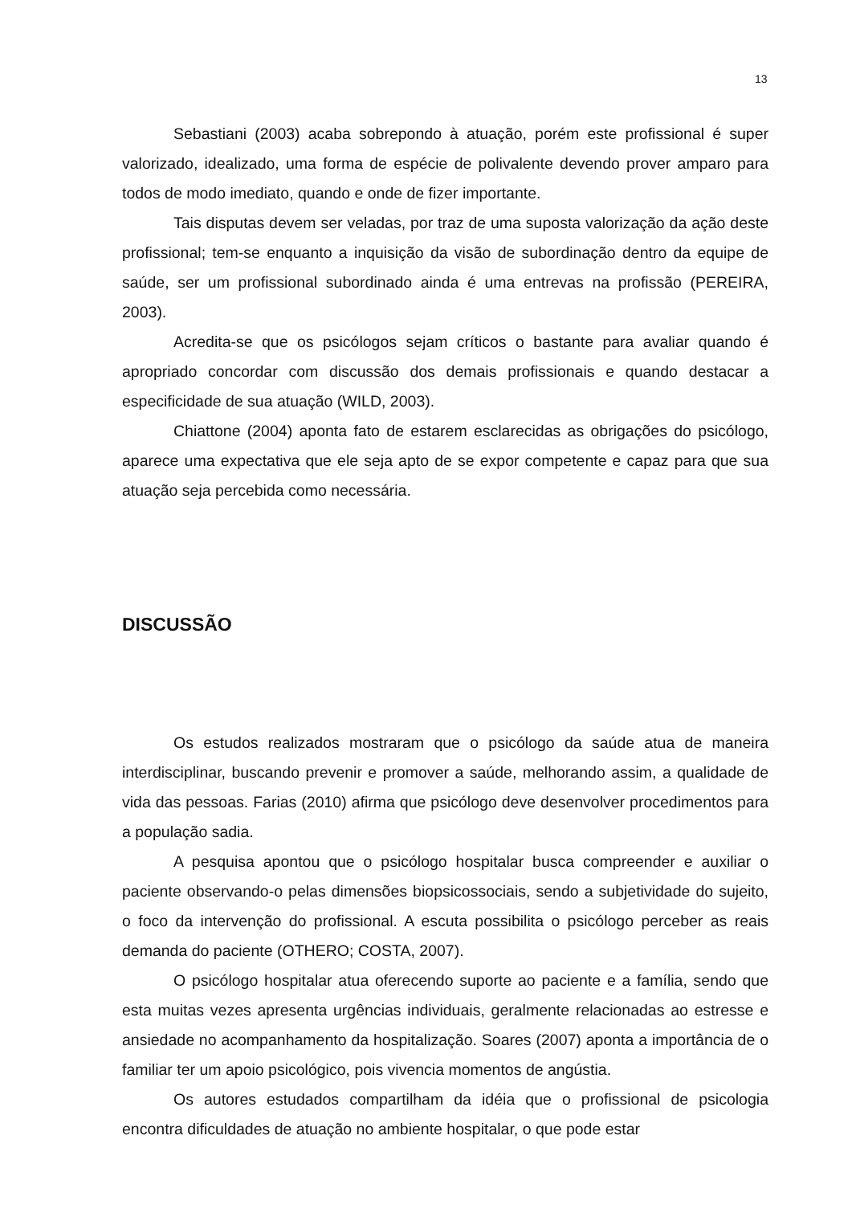13
Sebastiani (2003) acaba sobrepondo à atuação, porém este profissional é super valorizado, idealizado, uma forma de espécie de polivalente devendo prover amparo para todos de modo imediato, quando e onde de fizer importante.
Tais disputas devem ser veladas, por traz de uma suposta valorização da ação deste profissional; tem-se enquanto a inquisição da visão de subordinação dentro da equipe de saúde, ser um profissional subordinado ainda é uma entrevas na profissão (PEREIRA, 2003).
Acredita-se que os psicólogos sejam críticos o bastante para avaliar quando é apropriado concordar com discussão dos demais profissionais e quando destacar a especificidade de sua atuação (WILD, 2003).
Chiattone (2004) aponta fato de estarem esclarecidas as obrigações do psicólogo, aparece uma expectativa que ele seja apto de se expor competente e capaz para que sua atuação seja percebida como necessária.
DISCUSSÃO
Os estudos realizados mostraram que o psicólogo da saúde atua de maneira interdisciplinar, buscando prevenir e promover a saúde, melhorando assim, a qualidade de vida das pessoas. Farias (2010) afirma que psicólogo deve desenvolver procedimentos para a população sadia.
A pesquisa apontou que o psicólogo hospitalar busca compreender e auxiliar o paciente observando-o pelas dimensões biopsicossociais, sendo a subjetividade do sujeito, o foco da intervenção do profissional. A escuta possibilita o psicólogo perceber as reais demanda do paciente (OTHERO; COSTA, 2007).
O psicólogo hospitalar atua oferecendo suporte ao paciente e a família, sendo que esta muitas vezes apresenta urgências individuais, geralmente relacionadas ao estresse e ansiedade no acompanhamento da hospitalização. Soares (2007) aponta a importância de o familiar ter um apoio psicológico, pois vivencia momentos de angústia.
Os autores estudados compartilham da idéia que o profissional de psicologia encontra dificuldades de atuação no ambiente hospitalar, o que pode estar